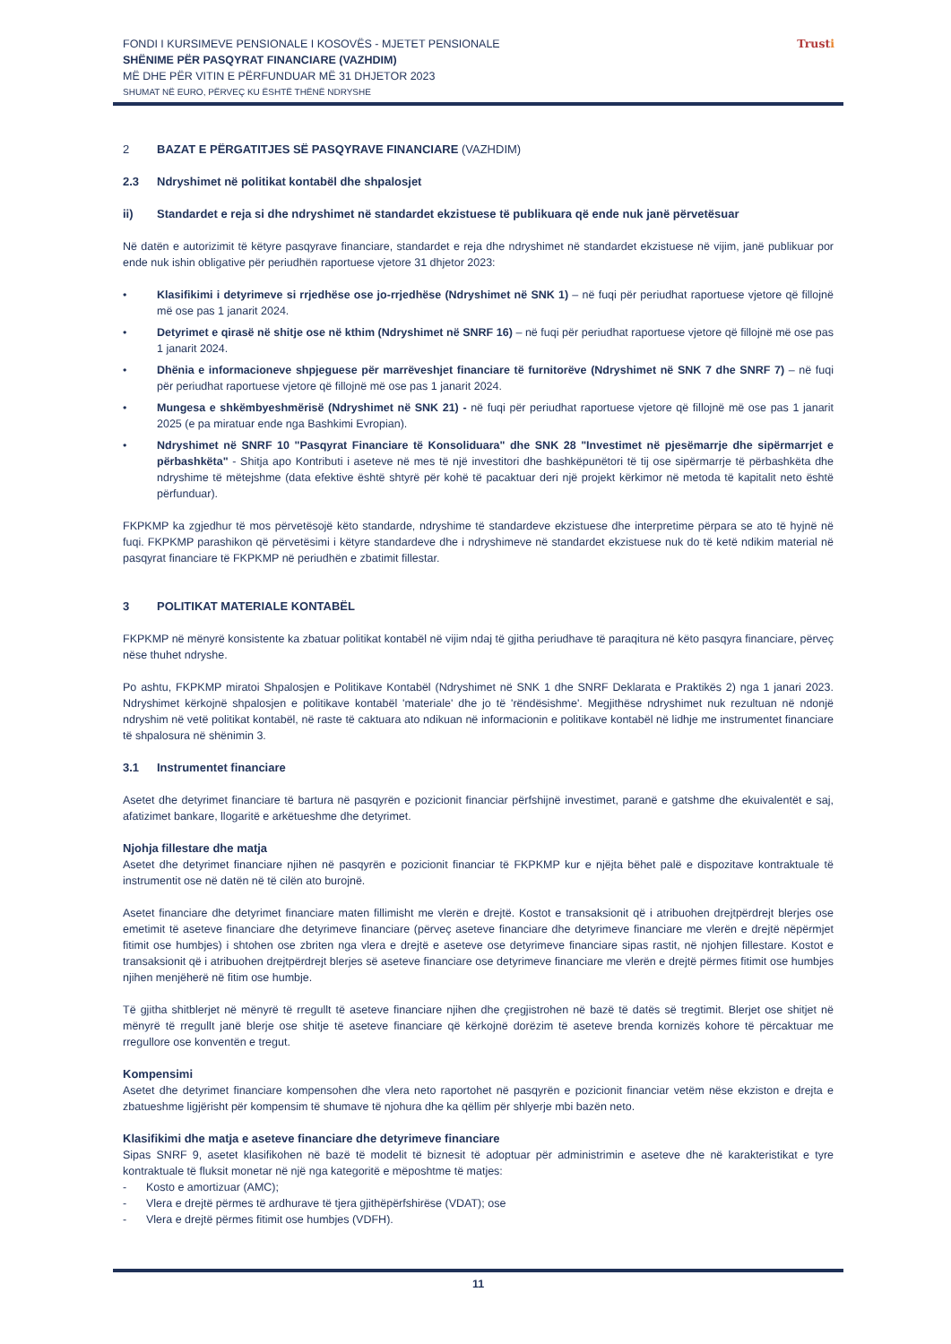FONDI I KURSIMEVE PENSIONALE I KOSOVËS - MJETET PENSIONALE
SHËNIME PËR PASQYRAT FINANCIARE (VAZHDIM)
MË DHE PËR VITIN E PËRFUNDUAR MË 31 DHJETOR 2023
SHUMAT NË EURO, PËRVEÇ KU ËSHTË THËNË NDRYSHE
Trusti
2 BAZAT E PËRGATITJES SË PASQYRAVE FINANCIARE (VAZHDIM)
2.3 Ndryshimet në politikat kontabël dhe shpalosjet
ii) Standardet e reja si dhe ndryshimet në standardet ekzistuese të publikuara që ende nuk janë përvetësuar
Në datën e autorizimit të këtyre pasqyrave financiare, standardet e reja dhe ndryshimet në standardet ekzistuese në vijim, janë publikuar por ende nuk ishin obligative për periudhën raportuese vjetore 31 dhjetor 2023:
• Klasifikimi i detyrimeve si rrjedhëse ose jo-rrjedhëse (Ndryshimet në SNK 1) – në fuqi për periudhat raportuese vjetore që fillojnë më ose pas 1 janarit 2024.
• Detyrimet e qirasë në shitje ose në kthim (Ndryshimet në SNRF 16) – në fuqi për periudhat raportuese vjetore që fillojnë më ose pas 1 janarit 2024.
• Dhënia e informacioneve shpjeguese për marrëveshjet financiare të furnitorëve (Ndryshimet në SNK 7 dhe SNRF 7) – në fuqi për periudhat raportuese vjetore që fillojnë më ose pas 1 janarit 2024.
• Mungesa e shkëmbyeshmërisë (Ndryshimet në SNK 21) - në fuqi për periudhat raportuese vjetore që fillojnë më ose pas 1 janarit 2025 (e pa miratuar ende nga Bashkimi Evropian).
• Ndryshimet në SNRF 10 "Pasqyrat Financiare të Konsoliduara" dhe SNK 28 "Investimet në pjesëmarrje dhe sipërmarrjet e përbashkëta" - Shitja apo Kontributi i aseteve në mes të një investitori dhe bashkëpunëtori të tij ose sipërmarrje të përbashkëta dhe ndryshime të mëtejshme (data efektive është shtyrë për kohë të pacaktuar deri një projekt kërkimor në metoda të kapitalit neto është përfunduar).
FKPKMP ka zgjedhur të mos përvetësojë këto standarde, ndryshime të standardeve ekzistuese dhe interpretime përpara se ato të hyjnë në fuqi. FKPKMP parashikon që përvetësimi i këtyre standardeve dhe i ndryshimeve në standardet ekzistuese nuk do të ketë ndikim material në pasqyrat financiare të FKPKMP në periudhën e zbatimit fillestar.
3 POLITIKAT MATERIALE KONTABËL
FKPKMP në mënyrë konsistente ka zbatuar politikat kontabël në vijim ndaj të gjitha periudhave të paraqitura në këto pasqyra financiare, përveç nëse thuhet ndryshe.
Po ashtu, FKPKMP miratoi Shpalosjen e Politikave Kontabël (Ndryshimet në SNK 1 dhe SNRF Deklarata e Praktikës 2) nga 1 janari 2023. Ndryshimet kërkojnë shpalosjen e politikave kontabël 'materiale' dhe jo të 'rëndësishme'. Megjithëse ndryshimet nuk rezultuan në ndonjë ndryshim në vetë politikat kontabël, në raste të caktuara ato ndikuan në informacionin e politikave kontabël në lidhje me instrumentet financiare të shpalosura në shënimin 3.
3.1 Instrumentet financiare
Asetet dhe detyrimet financiare të bartura në pasqyrën e pozicionit financiar përfshijnë investimet, paranë e gatshme dhe ekuivalentët e saj, afatizimet bankare, llogaritë e arkëtueshme dhe detyrimet.
Njohja fillestare dhe matja
Asetet dhe detyrimet financiare njihen në pasqyrën e pozicionit financiar të FKPKMP kur e njëjta bëhet palë e dispozitave kontraktuale të instrumentit ose në datën në të cilën ato burojnë.
Asetet financiare dhe detyrimet financiare maten fillimisht me vlerën e drejtë. Kostot e transaksionit që i atribuohen drejtpërdrejt blerjes ose emetimit të aseteve financiare dhe detyrimeve financiare (përveç aseteve financiare dhe detyrimeve financiare me vlerën e drejtë nëpërmjet fitimit ose humbjes) i shtohen ose zbriten nga vlera e drejtë e aseteve ose detyrimeve financiare sipas rastit, në njohjen fillestare. Kostot e transaksionit që i atribuohen drejtpërdrejt blerjes së aseteve financiare ose detyrimeve financiare me vlerën e drejtë përmes fitimit ose humbjes njihen menjëherë në fitim ose humbje.
Të gjitha shitblerjet në mënyrë të rregullt të aseteve financiare njihen dhe çregjistrohen në bazë të datës së tregtimit. Blerjet ose shitjet në mënyrë të rregullt janë blerje ose shitje të aseteve financiare që kërkojnë dorëzim të aseteve brenda kornizës kohore të përcaktuar me rregullore ose konventën e tregut.
Kompensimi
Asetet dhe detyrimet financiare kompensohen dhe vlera neto raportohet në pasqyrën e pozicionit financiar vetëm nëse ekziston e drejta e zbatueshme ligjërisht për kompensim të shumave të njohura dhe ka qëllim për shlyerje mbi bazën neto.
Klasifikimi dhe matja e aseteve financiare dhe detyrimeve financiare
Sipas SNRF 9, asetet klasifikohen në bazë të modelit të biznesit të adoptuar për administrimin e aseteve dhe në karakteristikat e tyre kontraktuale të fluksit monetar në një nga kategoritë e mëposhtme të matjes:
- Kosto e amortizuar (AMC);
- Vlera e drejtë përmes të ardhurave të tjera gjithëpërfshirëse (VDAT); ose
- Vlera e drejtë përmes fitimit ose humbjes (VDFH).
11